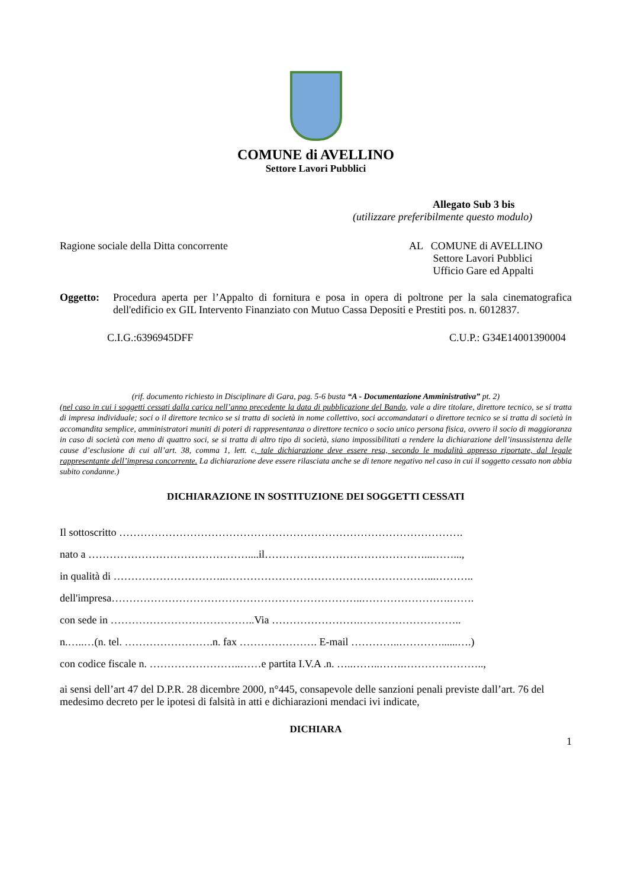COMUNE di AVELLINO
Settore Lavori Pubblici
Allegato Sub 3 bis
(utilizzare preferibilmente questo modulo)
Ragione sociale della Ditta concorrente
AL COMUNE di AVELLINO
Settore Lavori Pubblici
Ufficio Gare ed Appalti
Oggetto: Procedura aperta per l’Appalto di fornitura e posa in opera di poltrone per la sala cinematografica dell'edificio ex GIL Intervento Finanziato con Mutuo Cassa Depositi e Prestiti pos. n. 6012837.
C.I.G.:6396945DFF C.U.P.: G34E14001390004
(rif. documento richiesto in Disciplinare di Gara, pag. 5-6 busta “A - Documentazione Amministrativa” pt. 2)
(nel caso in cui i soggetti cessati dalla carica nell’anno precedente la data di pubblicazione del Bando, vale a dire titolare, direttore tecnico, se si tratta di impresa individuale; soci o il direttore tecnico se si tratta di società in nome collettivo, soci accomandatari o direttore tecnico se si tratta di società in accomandita semplice, amministratori muniti di poteri di rappresentanza o direttore tecnico o socio unico persona fisica, ovvero il socio di maggioranza in caso di società con meno di quattro soci, se si tratta di altro tipo di società, siano impossibilitati a rendere la dichiarazione dell’insussistenza delle cause d’esclusione di cui all’art. 38, comma 1, lett. c, tale dichiarazione deve essere resa, secondo le modalità appresso riportate, dal legale rappresentante dell’impresa concorrente. La dichiarazione deve essere rilasciata anche se di tenore negativo nel caso in cui il soggetto cessato non abbia subito condanne.)
DICHIARAZIONE IN SOSTITUZIONE DEI SOGGETTI CESSATI
Il sottoscritto …………………………………………………………………………………….
nato a ………………………………………....il………………………………………...……...,
in qualità di …………………………..…………………………………………………...………..
dell'impresa……………………………………………………………..…………………….…….
con sede in …………………………………..Via …………………….………………………..
n.…..…(n. tel. …………………….n. fax …………………. E-mail …………..…………......….)
con codice fiscale n. ……………………..……e partita I.V.A .n. …..……..…….…………………..,
ai sensi dell’art 47 del D.P.R. 28 dicembre 2000, n°445, consapevole delle sanzioni penali previste dall’art. 76 del medesimo decreto per le ipotesi di falsità in atti e dichiarazioni mendaci ivi indicate,
DICHIARA
1